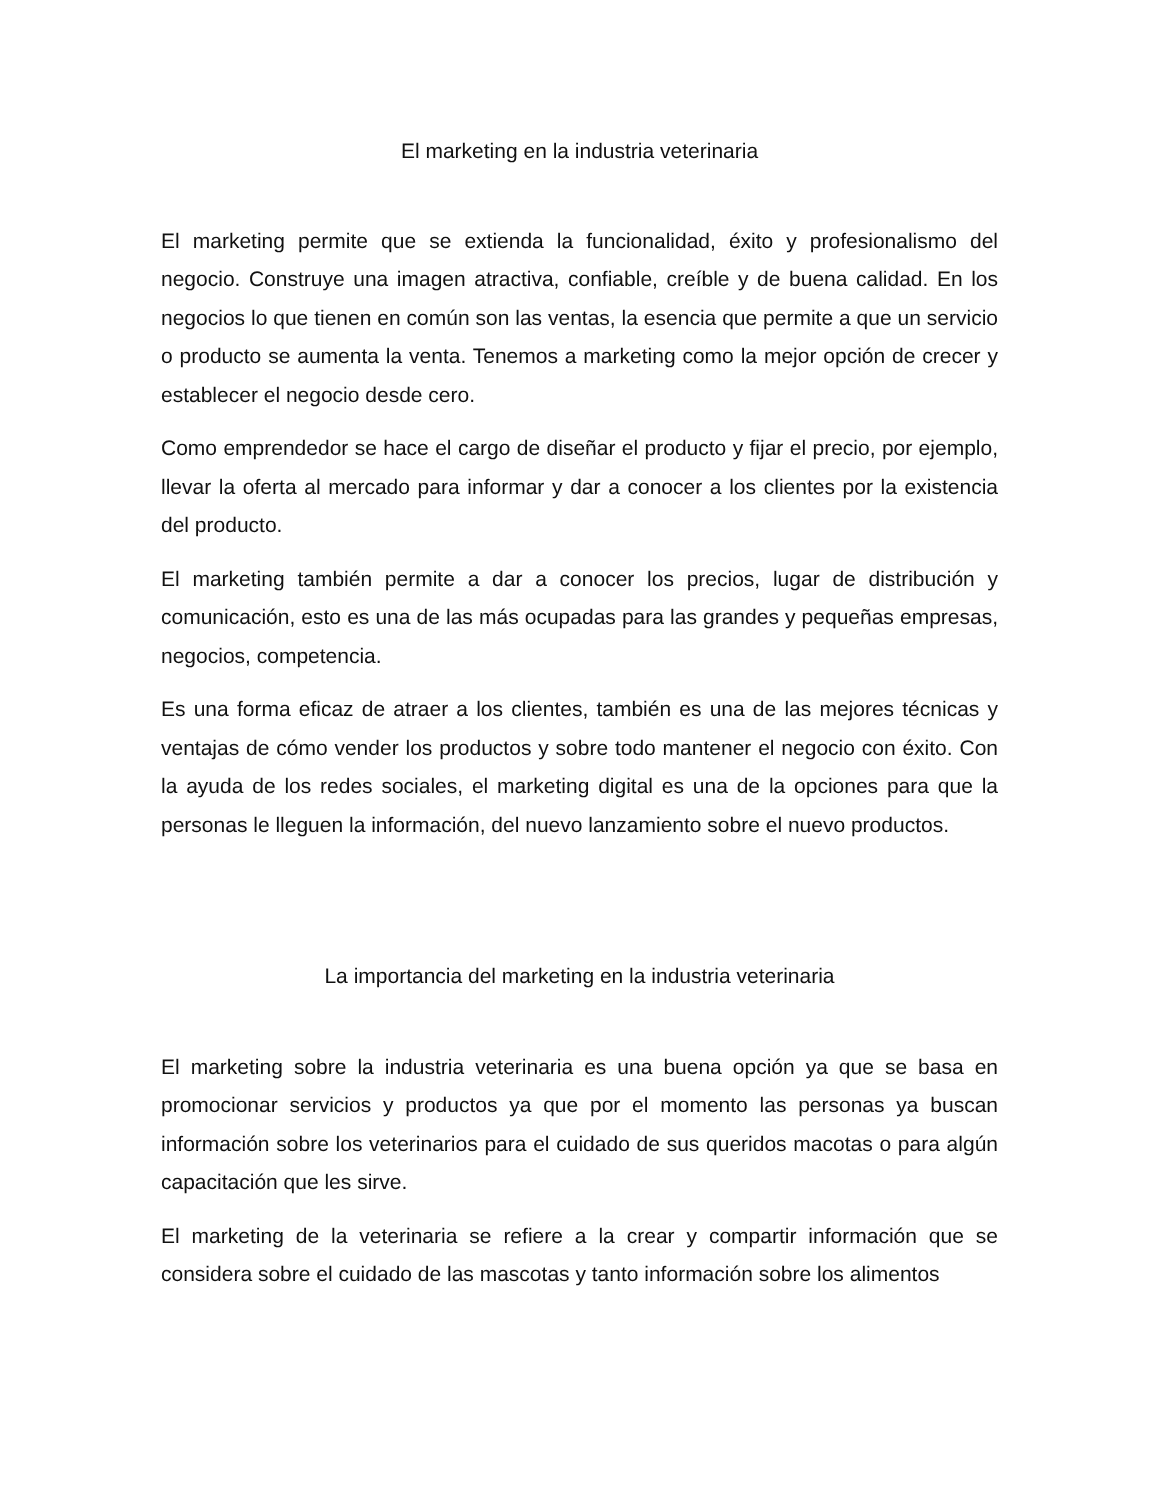El marketing en la industria veterinaria
El marketing permite que se extienda la funcionalidad, éxito y profesionalismo del negocio. Construye una imagen atractiva, confiable, creíble y de buena calidad. En los negocios lo que tienen en común son las ventas, la esencia que permite a que un servicio o producto se aumenta la venta. Tenemos a marketing como la mejor opción de crecer y establecer el negocio desde cero.
Como emprendedor se hace el cargo de diseñar el producto y fijar el precio, por ejemplo, llevar la oferta al mercado para informar y dar a conocer a los clientes por la existencia del producto.
El marketing también permite a dar a conocer los precios, lugar de distribución y comunicación, esto es una de las más ocupadas para las grandes y pequeñas empresas, negocios, competencia.
Es una forma eficaz de atraer a los clientes, también es una de las mejores técnicas y ventajas de cómo vender los productos y sobre todo mantener el negocio con éxito. Con la ayuda de los redes sociales, el marketing digital es una de la opciones para que la personas le lleguen la información, del nuevo lanzamiento sobre el nuevo productos.
La importancia del marketing en la industria veterinaria
El marketing sobre la industria veterinaria es una buena opción ya que se basa en promocionar servicios y productos ya que por el momento las personas ya buscan información sobre los veterinarios para el cuidado de sus queridos macotas o para algún capacitación que les sirve.
El marketing de la veterinaria se refiere a la crear y compartir información que se considera sobre el cuidado de las mascotas y tanto información sobre los alimentos